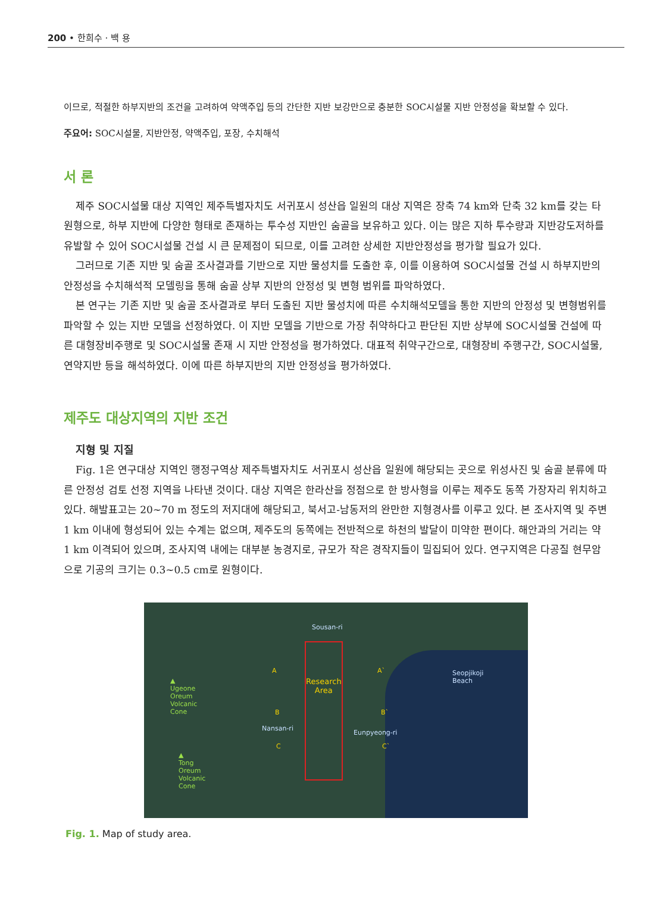200 • 한희수 · 백 용
이므로, 적절한 하부지반의 조건을 고려하여 약액주입 등의 간단한 지반 보강만으로 충분한 SOC시설물 지반 안정성을 확보할 수 있다.
주요어: SOC시설물, 지반안정, 약액주입, 포장, 수치해석
서 론
제주 SOC시설물 대상 지역인 제주특별자치도 서귀포시 성산읍 일원의 대상 지역은 장축 74 km와 단축 32 km를 갖는 타원형으로, 하부 지반에 다양한 형태로 존재하는 투수성 지반인 숨골을 보유하고 있다. 이는 많은 지하 투수량과 지반강도저하를 유발할 수 있어 SOC시설물 건설 시 큰 문제점이 되므로, 이를 고려한 상세한 지반안정성을 평가할 필요가 있다.
그러므로 기존 지반 및 숨골 조사결과를 기반으로 지반 물성치를 도출한 후, 이를 이용하여 SOC시설물 건설 시 하부지반의 안정성을 수치해석적 모델링을 통해 숨골 상부 지반의 안정성 및 변형 범위를 파악하였다.
본 연구는 기존 지반 및 숨골 조사결과로 부터 도출된 지반 물성치에 따른 수치해석모델을 통한 지반의 안정성 및 변형범위를 파악할 수 있는 지반 모델을 선정하였다. 이 지반 모델을 기반으로 가장 취약하다고 판단된 지반 상부에 SOC시설물 건설에 따른 대형장비주행로 및 SOC시설물 존재 시 지반 안정성을 평가하였다. 대표적 취약구간으로, 대형장비 주행구간, SOC시설물, 연약지반 등을 해석하였다. 이에 따른 하부지반의 지반 안정성을 평가하였다.
제주도 대상지역의 지반 조건
지형 및 지질
Fig. 1은 연구대상 지역인 행정구역상 제주특별자치도 서귀포시 성산읍 일원에 해당되는 곳으로 위성사진 및 숨골 분류에 따른 안정성 검토 선정 지역을 나타낸 것이다. 대상 지역은 한라산을 정점으로 한 방사형을 이루는 제주도 동쪽 가장자리 위치하고 있다. 해발표고는 20~70 m 정도의 저지대에 해당되고, 북서고-남동저의 완만한 지형경사를 이루고 있다. 본 조사지역 및 주변 1 km 이내에 형성되어 있는 수계는 없으며, 제주도의 동쪽에는 전반적으로 하천의 발달이 미약한 편이다. 해안과의 거리는 약 1 km 이격되어 있으며, 조사지역 내에는 대부분 농경지로, 규모가 작은 경작지들이 밀집되어 있다. 연구지역은 다공질 현무암으로 기공의 크기는 0.3~0.5 cm로 원형이다.
Sousan-ri
A A`
Research
Area
Seopjikoji
Beach ▲
Ugeone
Oreum
Volcanic
Cone B B`
Nansan-ri
Eunpyeong-ri
C C`
▲
Tong
Oreum
Volcanic
Cone
Fig. 1. Map of study area.